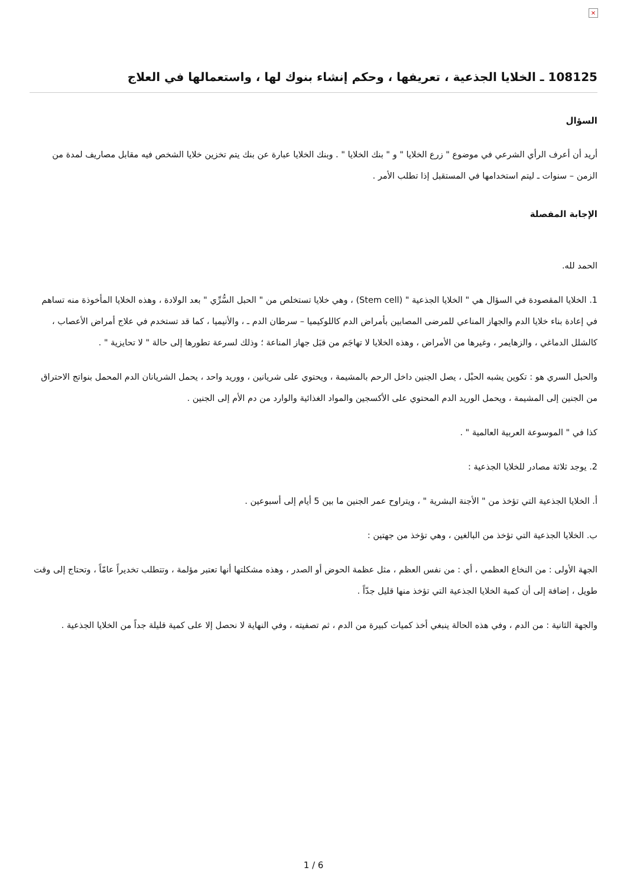×
108125 ـ الخلايا الجذعية ، تعريفها ، وحكم إنشاء بنوك لها ، واستعمالها في العلاج
السؤال
أريد أن أعرف الرأي الشرعي في موضوع " زرع الخلايا " و " بنك الخلايا " . وبنك الخلايا عبارة عن بنك يتم تخزين خلايا الشخص فيه مقابل مصاريف لمدة من الزمن – سنوات ـ ليتم استخدامها في المستقبل إذا تطلب الأمر .
الإجابة المفصلة
الحمد لله.
1. الخلايا المقصودة في السؤال هي " الخلايا الجذعية " (Stem cell) ، وهي خلايا تستخلص من " الحبل السُّرِّي " بعد الولادة ، وهذه الخلايا المأخوذة منه تساهم في إعادة بناء خلايا الدم والجهاز المناعي للمرضى المصابين بأمراض الدم كاللوكيميا – سرطان الدم ـ ، والأنيميا ، كما قد تستخدم في علاج أمراض الأعصاب ، كالشلل الدماغي ، والزهايمر ، وغيرها من الأمراض ، وهذه الخلايا لا تهاجَم من قبَل جهاز المناعة ؛ وذلك لسرعة تطورها إلى حالة " لا تحايزية " .
والحبل السري هو : تكوين يشبه الحبْل ، يصل الجنين داخل الرحم بالمشيمة ، ويحتوي على شريانين ، ووريد واحد ، يحمل الشريانان الدم المحمل بنواتج الاحتراق من الجنين إلى المشيمة ، ويحمل الوريد الدم المحتوي على الأكسجين والمواد الغذائية والوارد من دم الأم إلى الجنين .
كذا في " الموسوعة العربية العالمية " .
2. يوجد ثلاثة مصادر للخلايا الجذعية :
أ. الخلايا الجذعية التي تؤخذ من " الأجنة البشرية " ، ويتراوح عمر الجنين ما بين 5 أيام إلى أسبوعين .
ب. الخلايا الجذعية التي تؤخذ من البالغين ، وهي تؤخذ من جهتين :
الجهة الأولى : من النخاع العظمي ، أي : من نفس العظم ، مثل عظمة الحوض أو الصدر ، وهذه مشكلتها أنها تعتبر مؤلمة ، وتتطلب تخديراً عامّاً ، وتحتاج إلى وقت طويل ، إضافة إلى أن كمية الخلايا الجذعية التي تؤخذ منها قليل جدّاً .
والجهة الثانية : من الدم ، وفي هذه الحالة ينبغي أخذ كميات كبيرة من الدم ، ثم تصفيته ، وفي النهاية لا نحصل إلا على كمية قليلة جداً من الخلايا الجذعية .
1 / 6